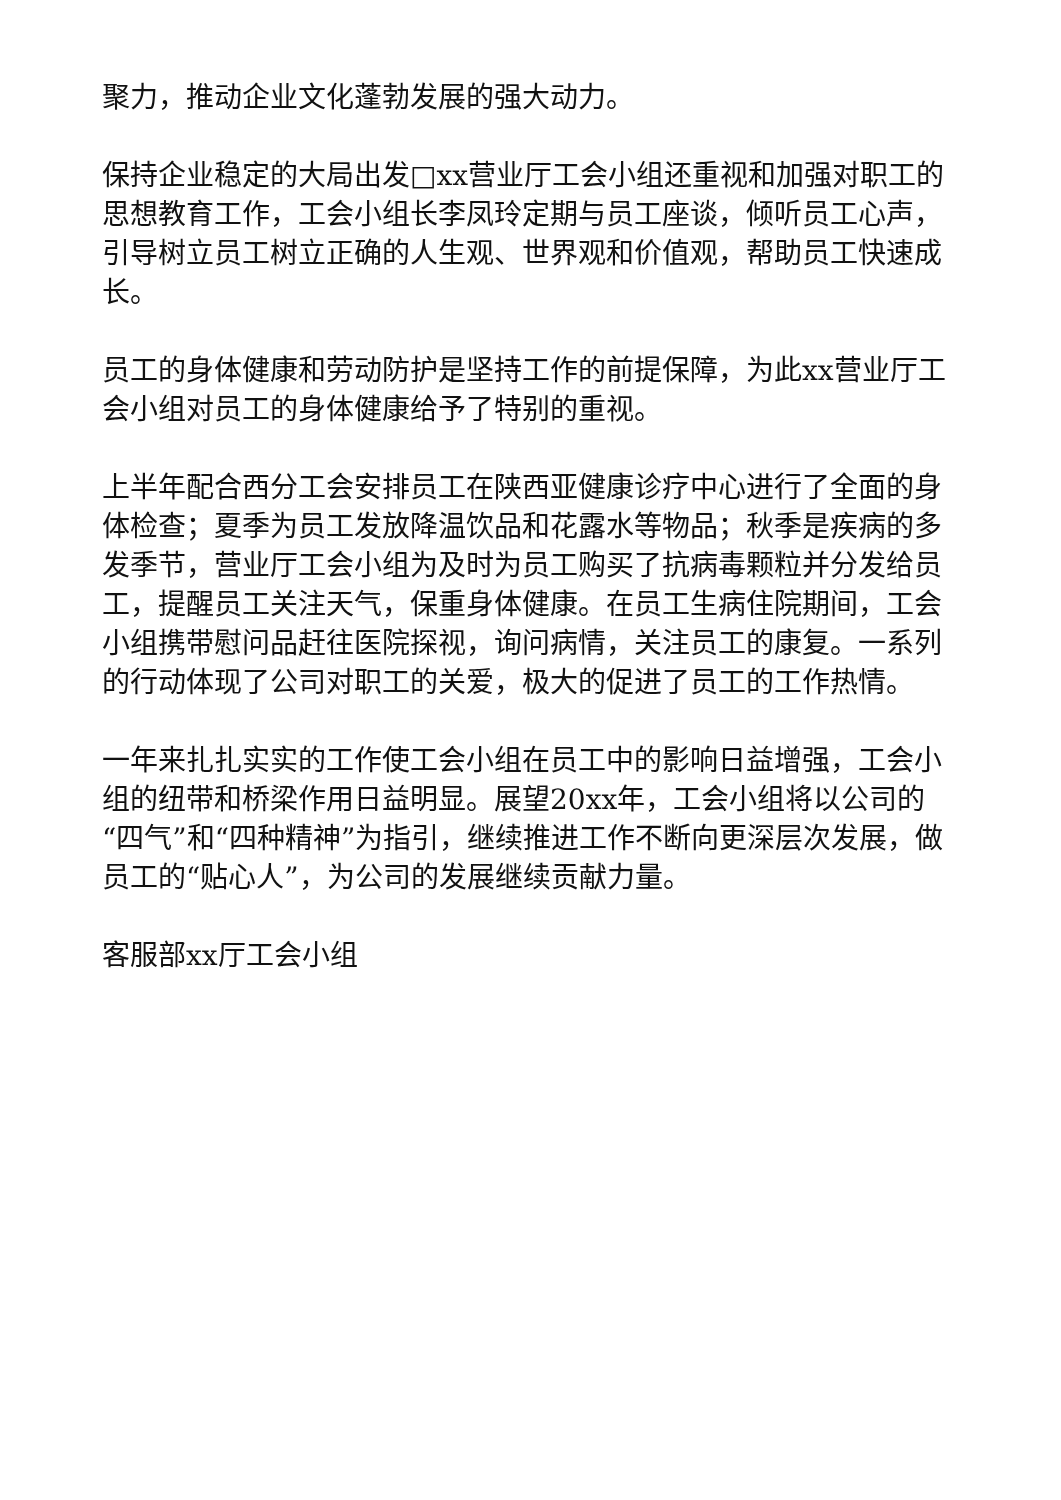聚力，推动企业文化蓬勃发展的强大动力。
保持企业稳定的大局出发□xx营业厅工会小组还重视和加强对职工的思想教育工作，工会小组长李凤玲定期与员工座谈，倾听员工心声，引导树立员工树立正确的人生观、世界观和价值观，帮助员工快速成长。
员工的身体健康和劳动防护是坚持工作的前提保障，为此xx营业厅工会小组对员工的身体健康给予了特别的重视。
上半年配合西分工会安排员工在陕西亚健康诊疗中心进行了全面的身体检查；夏季为员工发放降温饮品和花露水等物品；秋季是疾病的多发季节，营业厅工会小组为及时为员工购买了抗病毒颗粒并分发给员工，提醒员工关注天气，保重身体健康。在员工生病住院期间，工会小组携带慰问品赶往医院探视，询问病情，关注员工的康复。一系列的行动体现了公司对职工的关爱，极大的促进了员工的工作热情。
一年来扎扎实实的工作使工会小组在员工中的影响日益增强，工会小组的纽带和桥梁作用日益明显。展望20xx年，工会小组将以公司的“四气”和“四种精神”为指引，继续推进工作不断向更深层次发展，做员工的“贴心人”，为公司的发展继续贡献力量。
客服部xx厅工会小组